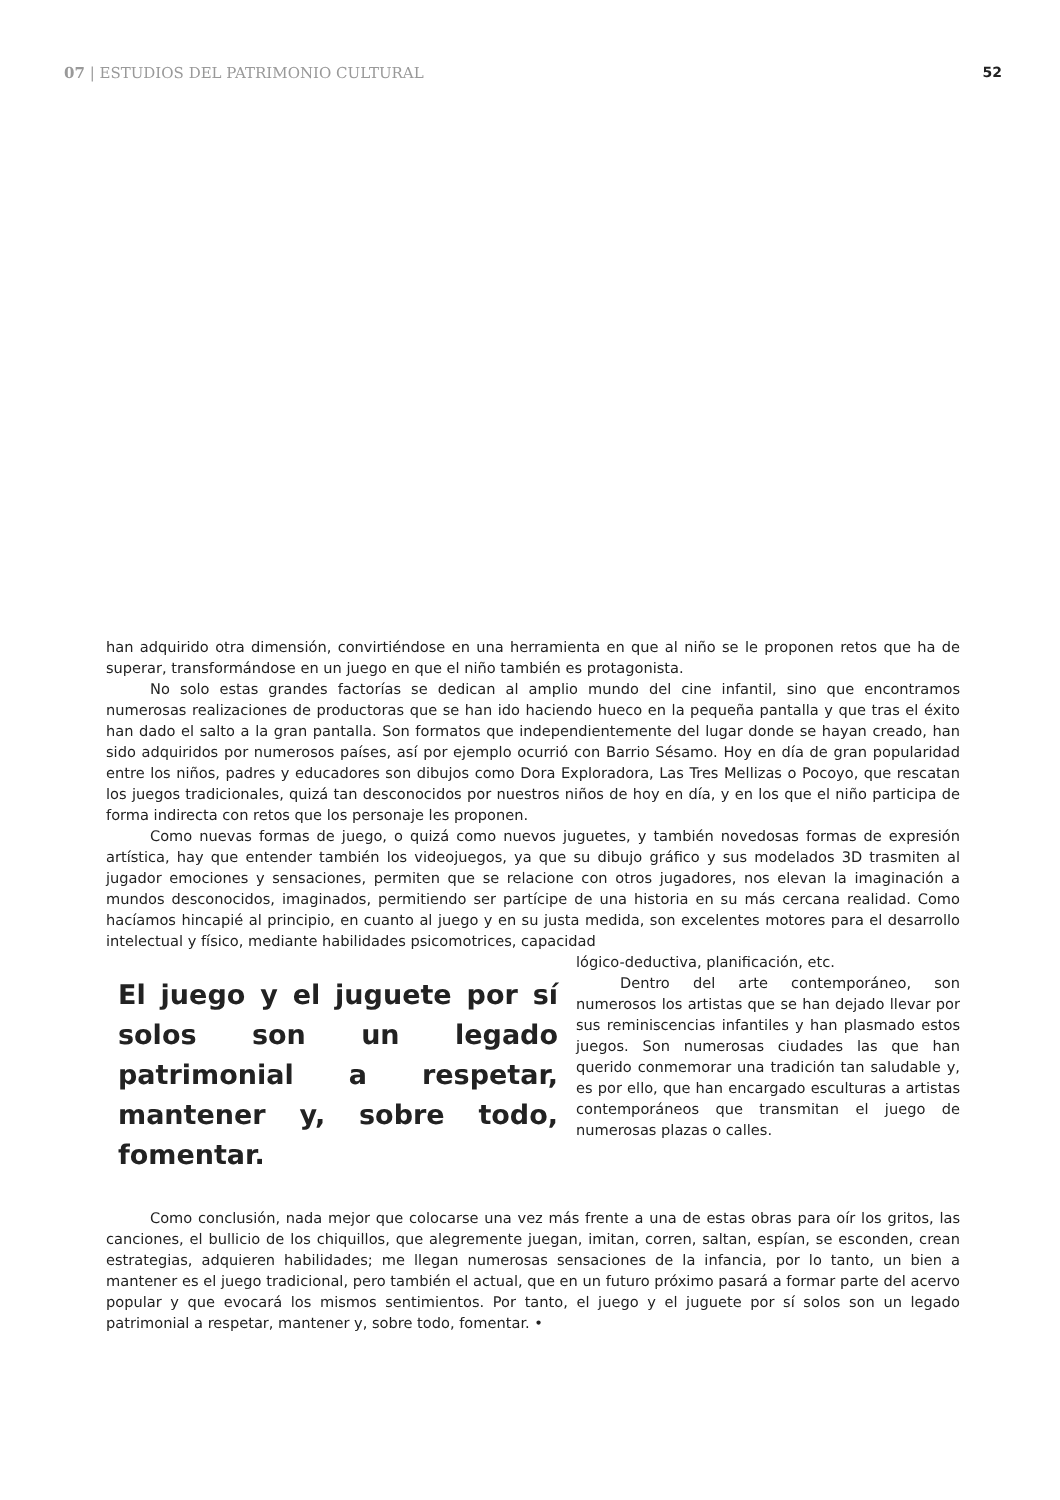07 | ESTUDIOS DEL PATRIMONIO CULTURAL
52
han adquirido otra dimensión, convirtiéndose en una herramienta en que al niño se le proponen retos que ha de superar, transformándose en un juego en que el niño también es protagonista.
No solo estas grandes factorías se dedican al amplio mundo del cine infantil, sino que encontramos numerosas realizaciones de productoras que se han ido haciendo hueco en la pequeña pantalla y que tras el éxito han dado el salto a la gran pantalla. Son formatos que independientemente del lugar donde se hayan creado, han sido adquiridos por numerosos países, así por ejemplo ocurrió con Barrio Sésamo. Hoy en día de gran popularidad entre los niños, padres y educadores son dibujos como Dora Exploradora, Las Tres Mellizas o Pocoyo, que rescatan los juegos tradicionales, quizá tan desconocidos por nuestros niños de hoy en día, y en los que el niño participa de forma indirecta con retos que los personaje les proponen.
Como nuevas formas de juego, o quizá como nuevos juguetes, y también novedosas formas de expresión artística, hay que entender también los videojuegos, ya que su dibujo gráfico y sus modelados 3D trasmiten al jugador emociones y sensaciones, permiten que se relacione con otros jugadores, nos elevan la imaginación a mundos desconocidos, imaginados, permitiendo ser partícipe de una historia en su más cercana realidad. Como hacíamos hincapié al principio, en cuanto al juego y en su justa medida, son excelentes motores para el desarrollo intelectual y físico, mediante habilidades psicomotrices, capacidad
El juego y el juguete por sí solos son un legado patrimonial a respetar, mantener y, sobre todo, fomentar.
lógico-deductiva, planificación, etc.
Dentro del arte contemporáneo, son numerosos los artistas que se han dejado llevar por sus reminiscencias infantiles y han plasmado estos juegos. Son numerosas ciudades las que han querido conmemorar una tradición tan saludable y, es por ello, que han encargado esculturas a artistas contemporáneos que transmitan el juego de numerosas plazas o calles.
Como conclusión, nada mejor que colocarse una vez más frente a una de estas obras para oír los gritos, las canciones, el bullicio de los chiquillos, que alegremente juegan, imitan, corren, saltan, espían, se esconden, crean estrategias, adquieren habilidades; me llegan numerosas sensaciones de la infancia, por lo tanto, un bien a mantener es el juego tradicional, pero también el actual, que en un futuro próximo pasará a formar parte del acervo popular y que evocará los mismos sentimientos. Por tanto, el juego y el juguete por sí solos son un legado patrimonial a respetar, mantener y, sobre todo, fomentar. •